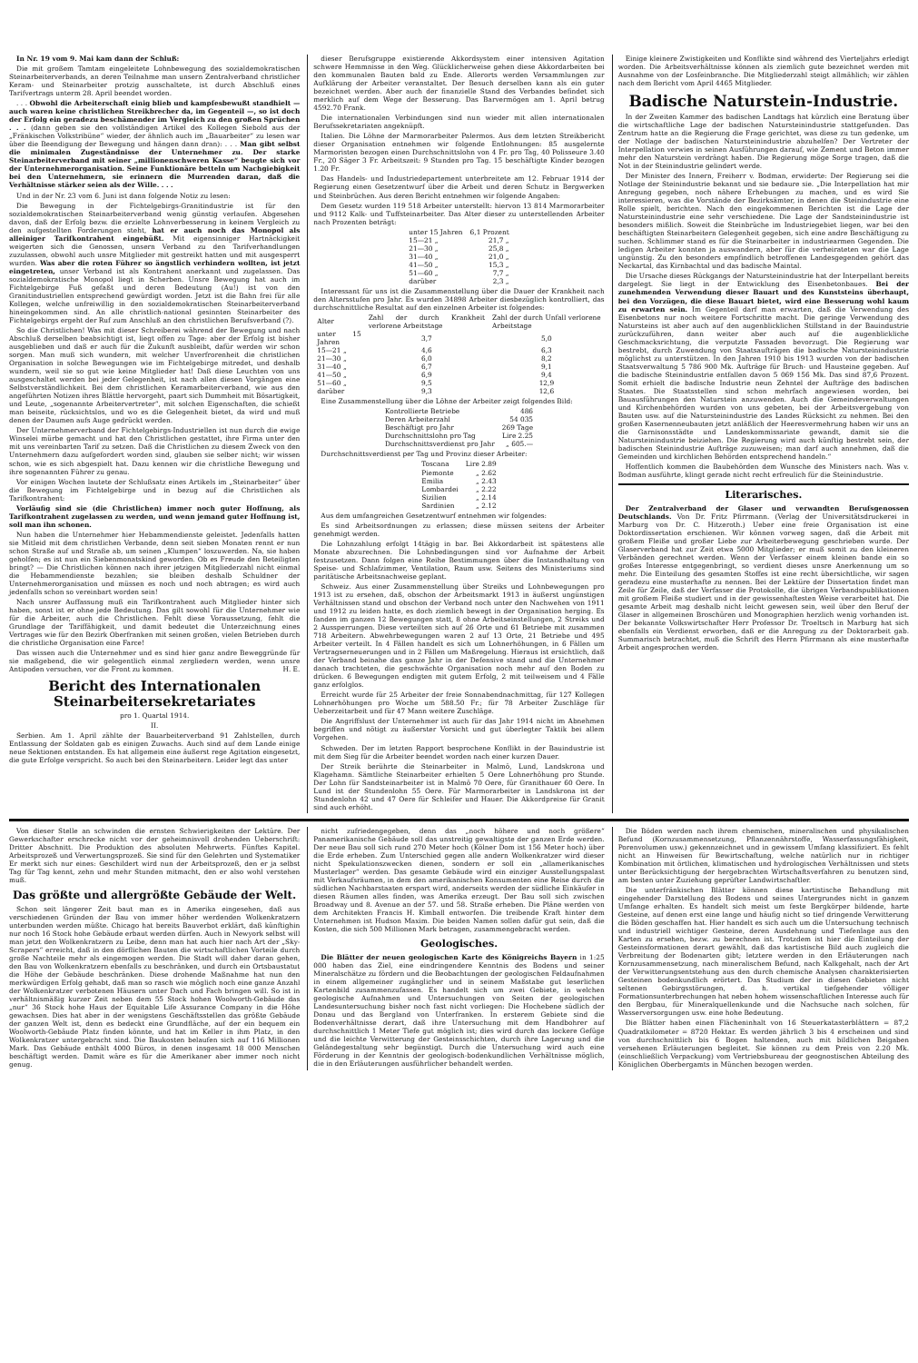In Nr. 19 vom 9. Mai kam dann der Schluß:
Die mit großem Tamtam eingeleitete Lohnbewegung des sozialdemokratischen Steinarbeiterverbands, an deren Teilnahme man unsern Zentralverband christlicher Keram- und Steinarbeiter protzig ausschaltete, ist durch Abschluß eines Tarifvertrags unterm 28. April beendet worden.
. . . Obwohl die Arbeiterschaft einig blieb und kampfesbewußt standhielt — auch waren keine christlichen Streikbrecher da, im Gegenteil —, so ist doch der Erfolg ein geradezu beschämender im Vergleich zu den großen Sprüchen . . . (dann geben sie den vollständigen Artikel des Kollegen Siebold aus der „Fränkischen Volkstribüne“ wieder, der ähnlich auch im „Bauarbeiter“ zu lesen war über die Beendigung der Bewegung und hängen dann dran): . . . Man gibt selbst die minimalen Zugeständnisse der Unternehmer zu. Der starke Steinarbeiterverband mit seiner „millionenschweren Kasse“ beugte sich vor der Unternehmerorganisation. Seine Funktionäre betteln um Nachgiebigkeit bei den Unternehmern, sie erinnern die Murrenden daran, daß die Verhältnisse stärker seien als der Wille. . . .
Und in der Nr. 23 vom 6. Juni ist dann folgende Notiz zu lesen:
Die Bewegung in der Fichtelgebirgs-Granitindustrie ist für den sozialdemokratischen Steinarbeiterverband wenig günstig verlaufen. Abgesehen davon, daß der Erfolg bezw. die erzielte Lohnverbesserung in keinem Vergleich zu den aufgestellten Forderungen steht, hat er auch noch das Monopol als alleiniger Tarifkontrahent eingebüßt. Mit eigensinniger Hartnäckigkeit weigerten sich die Genossen, unsern Verband zu den Tarifverhandlungen zuzulassen, obwohl auch unsre Mitglieder mit gestreikt hatten und mit ausgesperrt wurden. Was aber die roten Führer so ängstlich verhindern wollten, ist jetzt eingetreten, unser Verband ist als Kontrahent anerkannt und zugelassen. Das sozialdemokratische Monopol liegt in Scherben. Unsre Bewegung hat auch im Fichtelgebirge Fuß gefaßt und deren Bedeutung (Au!) ist von den Granitindustriellen entsprechend gewürdigt worden. Jetzt ist die Bahn frei für alle Kollegen, welche unfreiwillig in den sozialdemokratischen Steinarbeiterverband hineingekommen sind. An alle christlich-national gesinnten Steinarbeiter des Fichtelgebirgs ergeht der Ruf zum Anschluß an den christlichen Berufsverband (?).
So die Christlichen! Was mit dieser Schreiberei während der Bewegung und nach Abschluß derselben beabsichtigt ist, liegt offen zu Tage: aber der Erfolg ist bisher ausgeblieben und daß er auch für die Zukunft ausbleibt, dafür werden wir schon sorgen. Man muß sich wundern, mit welcher Unverfrorenheit die christlichen Organisation in solche Bewegungen wie im Fichtelgebirge mitredet, und deshalb wundern, weil sie so gut wie keine Mitglieder hat! Daß diese Leuchten von uns ausgeschaltet werden bei jeder Gelegenheit, ist nach allen diesen Vorgängen eine Selbstverständlichkeit. Bei dem christlichen Keramarbeiterverband, wie aus den angeführten Notizen ihres Blättle hervorgeht, paart sich Dummheit mit Bösartigkeit, und Leute, „sogenannte Arbeitervertreter“, mit solchen Eigenschaften, die schießt man beiseite, rücksichtslos, und wo es die Gelegenheit bietet, da wird und muß denen der Daumen aufs Auge gedrückt werden.
Der Unternehmerverband der Fichtelgebirgs-Industriellen ist nun durch die ewige Winselei mürbe gemacht und hat den Christlichen gestattet, ihre Firma unter den mit uns vereinbarten Tarif zu setzen. Daß die Christlichen zu diesem Zweck von den Unternehmern dazu aufgefordert worden sind, glauben sie selber nicht; wir wissen schon, wie es sich abgespielt hat. Dazu kennen wir die christliche Bewegung und ihre sogenannten Führer zu genau.
Vor einigen Wochen lautete der Schlußsatz eines Artikels im „Steinarbeiter“ über die Bewegung im Fichtelgebirge und in bezug auf die Christlichen als Tarifkontrahent:
Vorläufig sind sie (die Christlichen) immer noch guter Hoffnung, als Tarifkontrahent zugelassen zu werden, und wenn jemand guter Hoffnung ist, soll man ihn schonen.
Nun haben die Unternehmer hier Hebammendienste geleistet. Jedenfalls hatten sie Mitleid mit dem christlichen Verbande, denn seit sieben Monaten rennt er nun schon Straße auf und Straße ab, um seinen „Klumpen“ loszuwerden. Na, sie haben geholfen; es ist nun ein Siebenmonatskind geworden. Ob es Freude den Beteiligten bringt? — Die Christlichen können nach ihrer jetzigen Mitgliederzahl nicht einmal die Hebammendienste bezahlen; sie bleiben deshalb Schuldner der Unternehmerorganisation und müssen es noch und noch abtragen; es wird auch jedenfalls schon so vereinbart worden sein!
Nach unsrer Auffassung muß ein Tarifkontrahent auch Mitglieder hinter sich haben, sonst ist er ohne jede Bedeutung. Das gilt sowohl für die Unternehmer wie für die Arbeiter, auch die Christlichen. Fehlt diese Voraussetzung, fehlt die Grundlage der Tariffähigkeit, und damit bedeutet die Unterzeichnung eines Vertrages wie für den Bezirk Oberfranken mit seinen großen, vielen Betrieben durch die christliche Organisation eine Farce!
Das wissen auch die Unternehmer und es sind hier ganz andre Beweggründe für sie maßgebend, die wir gelegentlich einmal zergliedern werden, wenn unsre Antipoden versuchen, vor die Front zu kommen. H. E.
Bericht des Internationalen Steinarbeitersekretariates
pro 1. Quartal 1914.
II.
Serbien. Am 1. April zählte der Bauarbeiterverband 91 Zahlstellen, durch Entlassung der Soldaten gab es einigen Zuwachs. Auch sind auf dem Lande einige neue Sektionen entstanden. Es hat allgemein eine äußerst rege Agitation eingesetzt, die gute Erfolge verspricht. So auch bei den Steinarbeitern. Leider legt das unter
dieser Berufsgruppe existierende Akkordsystem einer intensiven Agitation schwere Hemmnisse in den Weg. Glücklicherweise gehen diese Akkordarbeiten bei den kommunalen Bauten bald zu Ende. Allerorts werden Versammlungen zur Aufklärung der Arbeiter veranstaltet. Der Besuch derselben kann als ein guter bezeichnet werden. Aber auch der finanzielle Stand des Verbandes befindet sich merklich auf dem Wege der Besserung. Das Barvermögen am 1. April betrug 4592.70 Frank.
Die internationalen Verbindungen sind nun wieder mit allen internationalen Berufssekretariaten angeknüpft.
Italien. Die Löhne der Marmorarbeiter Palermos. Aus dem letzten Streikbericht dieser Organisation entnehmen wir folgende Entlohnungen: 85 ausgelernte Marmoristen bezogen einen Durchschnittslohn von 4 Fr. pro Tag, 40 Polisseure 3.40 Fr., 20 Säger 3 Fr. Arbeitszeit: 9 Stunden pro Tag. 15 beschäftigte Kinder bezogen 1.20 Fr.
Das Handels- und Industriedepartement unterbreitete am 12. Februar 1914 der Regierung einen Gesetzentwurf über die Arbeit und deren Schutz in Bergwerken und Steinbrüchen. Aus deren Bericht entnehmen wir folgende Angaben:
Dem Gesetz wurden 119 518 Arbeiter unterstellt: hiervon 13 814 Marmorarbeiter und 9112 Kalk- und Tuffsteinarbeiter. Das Alter dieser zu unterstellenden Arbeiter nach Prozenten beträgt:
| unter 15 Jahren | 6,1 Prozent |
| 15—21 „ | 21,7 „ |
| 21—30 „ | 25,8 „ |
| 31—40 „ | 21,0 „ |
| 41—50 „ | 15,3 „ |
| 51—60 „ | 7,7 „ |
| darüber | 2,3 „ |
Interessant für uns ist die Zusammenstellung über die Dauer der Krankheit nach den Altersstufen pro Jahr. Es wurden 34898 Arbeiter diesbezüglich kontrolliert, das durchschnittliche Resultat auf den einzelnen Arbeiter ist folgendes:
| Alter | Zahl der durch Krankheit verlorene Arbeitstage | Zahl der durch Unfall verlorene Arbeitstage |
| --- | --- | --- |
| unter 15 Jahren | 3,7 | 5,0 |
| 15—21 „ | 4,6 | 6,3 |
| 21—30 „ | 6,0 | 8,2 |
| 31—40 „ | 6,7 | 9,1 |
| 41—50 „ | 6,9 | 9,4 |
| 51—60 „ | 9,5 | 12,9 |
| darüber | 9,3 | 12,6 |
Eine Zusammenstellung über die Löhne der Arbeiter zeigt folgendes Bild:
| Kontrollierte Betriebe | 486 |
| Deren Arbeiterzahl | 54 035 |
| Beschäftigt pro Jahr | 269 Tage |
| Durchschnittslohn pro Tag | Lire 2.25 |
| Durchschnittsverdienst pro Jahr | „ 605.— |
Durchschnittsverdienst per Tag und Provinz dieser Arbeiter:
| Toscana | Lire 2.89 |
| Piemonte | „ 2.62 |
| Emilia | „ 2.43 |
| Lombardei | „ 2.22 |
| Sizilien | „ 2.14 |
| Sardinien | „ 2.12 |
Aus dem umfangreichen Gesetzentwurf entnehmen wir folgendes:
Es sind Arbeitsordnungen zu erlassen; diese müssen seitens der Arbeiter genehmigt werden.
Die Lohnzahlung erfolgt 14tägig in bar. Bei Akkordarbeit ist spätestens alle Monate abzurechnen. Die Lohnbedingungen sind vor Aufnahme der Arbeit festzusetzen. Dann folgen eine Reihe Bestimmungen über die Instandhaltung von Speise- und Schlafzimmer, Ventilation, Raum usw. Seitens des Ministeriums sind paritätische Arbeitsnachweise geplant.
Schweiz. Aus einer Zusammenstellung über Streiks und Lohnbewegungen pro 1913 ist zu ersehen, daß, obschon der Arbeitsmarkt 1913 in äußerst ungünstigen Verhältnissen stand und obschon der Verband noch unter den Nachwehen von 1911 und 1912 zu leiden hatte, es doch ziemlich bewegt in der Organisation herging. Es fanden im ganzen 12 Bewegungen statt, 8 ohne Arbeitseinstellungen, 2 Streiks und 2 Aussperrungen. Diese verteilten sich auf 26 Orte und 61 Betriebe mit zusammen 718 Arbeitern. Abwehrbewegungen waren 2 auf 13 Orte, 21 Betriebe und 495 Arbeiter verteilt. In 4 Fällen handelt es sich um Lohnerhöhungen, in 6 Fällen um Vertragserneuerungen und in 2 Fällen um Maßregelung. Hieraus ist ersichtlich, daß der Verband beinahe das ganze Jahr in der Defensive stand und die Unternehmer danach trachteten, die geschwächte Organisation noch mehr auf den Boden zu drücken. 6 Bewegungen endigten mit gutem Erfolg, 2 mit teilweisem und 4 Fälle ganz erfolglos.
Erreicht wurde für 25 Arbeiter der freie Sonnabendnachmittag, für 127 Kollegen Lohnerhöhungen pro Woche um 588.50 Fr.; für 78 Arbeiter Zuschläge für Ueberzeitarbeit und für 47 Mann weitere Zuschläge.
Die Angriffslust der Unternehmer ist auch für das Jahr 1914 nicht im Abnehmen begriffen und nötigt zu äußerster Vorsicht und gut überlegter Taktik bei allem Vorgehen.
Schweden. Der im letzten Rapport besprochene Konflikt in der Bauindustrie ist mit dem Sieg für die Arbeiter beendet worden nach einer kurzen Dauer.
Der Streik berührte die Steinarbeiter in Malmö, Lund, Landskrona und Klagehamn. Sämtliche Steinarbeiter erhielten 5 Oere Lohnerhöhung pro Stunde. Der Lohn für Sandsteinarbeiter ist in Malmö 70 Oere, für Granithauer 60 Oere. In Lund ist der Stundenlohn 55 Oere. Für Marmorarbeiter in Landskrona ist der Stundenlohn 42 und 47 Oere für Schleifer und Hauer. Die Akkordpreise für Granit sind auch erhöht.
Einige kleinere Zwistigkeiten und Konflikte sind während des Vierteljahrs erledigt worden. Die Arbeitsverhältnisse können als ziemlich gute bezeichnet werden mit Ausnahme von der Losfeinbranche. Die Mitgliederzahl steigt allmählich; wir zählen nach dem Bericht vom April 4465 Mitglieder.
Badische Naturstein-Industrie.
In der Zweiten Kammer des badischen Landtags hat kürzlich eine Beratung über die wirtschaftliche Lage der badischen Natursteinindustrie stattgefunden. Das Zentrum hatte an die Regierung die Frage gerichtet, was diese zu tun gedenke, um der Notlage der badischen Natursteinindustrie abzuhelfen? Der Vertreter der Interpellation verwies in seinen Ausführungen darauf, wie Zement und Beton immer mehr den Naturstein verdrängt haben. Die Regierung möge Sorge tragen, daß die Not in der Steinindustrie gelindert werde.
Der Minister des Innern, Freiherr v. Bodman, erwiderte: Der Regierung sei die Notlage der Steinindustrie bekannt und sie bedaure sie. „Die Interpellation hat mir Anregung gegeben, noch nähere Erhebungen zu machen, und es wird Sie interessieren, was die Vorstände der Bezirksämter, in denen die Steinindustrie eine Rolle spielt, berichten. Nach den eingekommenen Berichten ist die Lage der Natursteinindustrie eine sehr verschiedene. Die Lage der Sandsteinindustrie ist besonders mißlich. Soweit die Steinbrüche im Industriegebiet liegen, war bei den beschäftigten Steinarbeitern Gelegenheit gegeben, sich eine andre Beschäftigung zu suchen. Schlimmer stand es für die Steinarbeiter in industriearmen Gegenden. Die ledigen Arbeiter konnten ja auswandern, aber für die verheirateten war die Lage ungünstig. Zu den besonders empfindlich betroffenen Landesgegenden gehört das Neckartal, das Kirnbachtal und das badische Maintal.
Die Ursache dieses Rückgangs der Natursteinindustrie hat der Interpellant bereits dargelegt. Sie liegt in der Entwicklung des Eisenbetonbaues. Bei der zunehmenden Verwendung dieser Bauart und des Kunststeins überhaupt, bei den Vorzügen, die diese Bauart bietet, wird eine Besserung wohl kaum zu erwarten sein. Im Gegenteil darf man erwarten, daß die Verwendung des Eisenbetons nur noch weitere Fortschritte macht. Die geringe Verwendung des Natursteins ist aber auch auf den augenblicklichen Stillstand in der Bauindustrie zurückzuführen, dann weiter aber auch auf die augenblickliche Geschmacksrichtung, die verputzte Fassaden bevorzugt. Die Regierung war bestrebt, durch Zuwendung von Staatsaufträgen die badische Natursteinindustrie möglichst zu unterstützen. In den Jahren 1910 bis 1913 wurden von der badischen Staatsverwaltung 5 786 900 Mk. Aufträge für Bruch- und Hausteine gegeben. Auf die badische Steinindustrie entfallen davon 5 069 156 Mk. Das sind 87,6 Prozent. Somit erhielt die badische Industrie neun Zehntel der Aufträge des badischen Staates. Die Staatsstellen sind schon mehrfach angewiesen worden, bei Bauausführungen den Naturstein anzuwenden. Auch die Gemeindeverwaltungen und Kirchenbehörden wurden von uns gebeten, bei der Arbeitsvergebung von Bauten usw. auf die Natursteinindustrie des Landes Rücksicht zu nehmen. Bei den großen Kasernenneubauten jetzt anläßlich der Heeresvermehrung haben wir uns an die Garnisonsstädte und Landeskommissariate gewandt, damit sie die Natursteinindustrie beiziehen. Die Regierung wird auch künftig bestrebt sein, der badischen Steinindustrie Aufträge zuzuweisen; man darf auch annehmen, daß die Gemeinden und kirchlichen Behörden entsprechend handeln.“
Hoffentlich kommen die Baubehörden dem Wunsche des Ministers nach. Was v. Bodman ausführte, klingt gerade nicht recht erfreulich für die Steinindustrie.
Literarisches.
Der Zentralverband der Glaser und verwandten Berufsgenossen Deutschlands. Von Dr. Fritz Pfirrmann. (Verlag der Universitätsdruckerei in Marburg von Dr. C. Hitzeroth.) Ueber eine freie Organisation ist eine Doktordissertation erschienen. Wir können vorweg sagen, daß die Arbeit mit großem Fleiße und großer Liebe zur Arbeiterbewegung geschrieben wurde. Der Glaserverband hat zur Zeit etwa 5000 Mitglieder; er muß somit zu den kleineren Verbänden gerechnet werden. Wenn der Verfasser einem kleinen bande ein so großes Interesse entgegenbringt, so verdient dieses unsre Anerkennung um so mehr. Die Einteilung des gesamten Stoffes ist eine recht übersichtliche, wir sagen geradezu eine musterhafte zu nennen. Bei der Lektüre der Dissertation findet man Zeile für Zeile, daß der Verfasser die Protokolle, die übrigen Verbandspublikationen mit großem Fleiße studiert und in der gewissenhaftesten Weise verarbeitet hat. Die gesamte Arbeit mag deshalb nicht leicht gewesen sein, weil über den Beruf der Glaser in allgemeinen Broschüren und Monographien herzlich wenig vorhanden ist. Der bekannte Volkswirtschafter Herr Professor Dr. Troeltsch in Marburg hat sich ebenfalls ein Verdienst erworben, daß er die Anregung zu der Doktorarbeit gab. Summarisch betrachtet, muß die Schrift des Herrn Pfirrmann als eine musterhafte Arbeit angesprochen werden.
Von dieser Stelle an schwinden die ernsten Schwierigkeiten der Lektüre. Der Gewerkschafter erschrecke nicht vor der geheimnisvoll drohenden Ueberschrift: Dritter Abschnitt. Die Produktion des absoluten Mehrwerts. Fünftes Kapitel. Arbeitsprozeß und Verwertungsprozeß. Sie sind für den Gelehrten und Systematiker Er merkt sich nur eines: Geschildert wird nun der Arbeitsprozeß, den er ja selbst Tag für Tag kennt, zehn und mehr Stunden mitmacht, den er also wohl verstehen muß.
Das größte und allergrößte Gebäude der Welt.
Schon seit längerer Zeit baut man es in Amerika eingesehen, daß aus verschiedenen Gründen der Bau von immer höher werdenden Wolkenkratzern unterbunden werden müßte. Chicago hat bereits Bauverbot erklärt, daß künftighin nur noch 16 Stock hohe Gebäude erbaut werden dürfen. Auch in Newyork selbst will man jetzt den Wolkenkratzern zu Leibe, denn man hat auch hier nach Art der „Sky-Scrapers“ erreicht, daß in den dörflichen Bauten die wirtschaftlichen Vorteile durch große Nachteile mehr als eingemogen werden. Die Stadt will daher daran gehen, den Bau von Wolkenkratzern ebenfalls zu beschränken, und durch ein Ortsbaustatut die Höhe der Gebäude beschränken. Diese drohende Maßnahme hat nun den merkwürdigen Erfolg gehabt, daß man so rasch wie möglich noch eine ganze Anzahl der Wolkenkratzer verbotenen Häusern unter Dach und Fach bringen will. So ist in verhältnismäßig kurzer Zeit neben dem 55 Stock hohen Woolworth-Gebäude das „nur“ 36 Stock hohe Haus der Equitable Life Assurance Company in die Höhe gewachsen. Dies hat aber in der wenigstens Geschäftsstellen das größte Gebäude der ganzen Welt ist, denn es bedeckt eine Grundfläche, auf der ein bequem ein Woolworth-Gebäude Platz finden könnte, und hat im Keller in ihm Platz, in den Wolkenkratzer untergebracht sind. Die Baukosten belaufen sich auf 116 Millionen Mark. Das Gebäude enthält 4000 Büros, in denen insgesamt 18 000 Menschen beschäftigt werden. Damit wäre es für die Amerikaner aber immer noch nicht genug.
nicht zufriedengegeben, denn das „noch höhere und noch größere“ Panamerikanische Gebäude soll das unstreitig gewaltigste der ganzen Erde werden. Der neue Bau soll sich rund 270 Meter hoch (Kölner Dom ist 156 Meter hoch) über die Erde erheben. Zum Unterschied gegen alle andern Wolkenkratzer wird dieser nicht Spekulationszwecken dienen, sondern er soll ein „allamerikanisches Musterlager“ werden. Das gesamte Gebäude wird ein einziger Ausstellungspalast mit Verkaufsräumen, in dem den amerikanischen Konsumenten eine Reise durch die südlichen Nachbarstaaten erspart wird, anderseits werden der südliche Einkäufer in diesen Räumen alles finden, was Amerika erzeugt. Der Bau soll sich zwischen Broadway und 8. Avenue an der 57. und 58. Straße erheben. Die Pläne werden von dem Architekten Francis H. Kimball entworfen. Die treibende Kraft hinter dem Unternehmen ist Hudson Maxim. Die beiden Namen sollen dafür gut sein, daß die Kosten, die sich 500 Millionen Mark betragen, zusammengebracht werden.
Geologisches.
Die Blätter der neuen geologischen Karte des Königreichs Bayern in 1:25 000 haben das Ziel, eine eindringendere Kenntnis des Bodens und seiner Mineralschätze zu fördern und die Beobachtungen der geologischen Feldaufnahmen in einem allgemeiner zugänglicher und in seinem Maßstabe gut leserlichen Kartenbild zusammenzufassen. Es handelt sich um zwei Gebiete, in welchen geologische Aufnahmen und Untersuchungen von Seiten der geologischen Landesuntersuchung bisher noch fast nicht vorliegen: Die Hochebene südlich der Donau und das Bergland von Unterfranken. In ersterem Gebiete sind die Bodenverhältnisse derart, daß ihre Untersuchung mit dem Handbohrer auf durchschnittlich 1 Meter Tiefe gut möglich ist; dies wird durch das lockere Gefüge und die leichte Verwitterung der Gesteinsschichten, durch ihre Lagerung und die Geländegestaltung sehr begünstigt. Durch die Untersuchung wird auch eine Förderung in der Kenntnis der geologisch-bodenkundlichen Verhältnisse möglich, die in den Erläuterungen ausführlicher behandelt werden.
Die Böden werden nach ihrem chemischen, mineralischen und physikalischen Befund (Kornzusammensetzung, Pflanzennährstoffe, Wasserfassungsfähigkeit, Porenvolumen usw.) gekennzeichnet und in gewissem Umfang klassifiziert. Es fehlt nicht an Hinweisen für Bewirtschaftung, welche natürlich nur in richtiger Kombination mit örtlichen, klimatischen und hydrologischen Verhältnissen und stets unter Berücksichtigung der hergebrachten Wirtschaftsverfahren zu benutzen sind, am besten unter Zuziehung geprüfter Landwirtschaftler.
Die unterfränkischen Blätter können diese kartistische Behandlung mit eingehender Darstellung des Bodens und seines Untergrundes nicht in ganzem Umfange erhalten. Es handelt sich meist um feste Bergkörper bildende, harte Gesteine, auf denen erst eine lange und häufig nicht so tief dringende Verwitterung die Böden geschaffen hat. Hier handelt es sich auch um die Untersuchung technisch und industriell wichtiger Gesteine, deren Ausdehnung und Tiefenlage aus den Karten zu ersehen, bezw. zu berechnen ist. Trotzdem ist hier die Einteilung der Gesteinsformationen derart gewählt, daß das kartistische Bild auch zugleich die Verbreitung der Bodenarten gibt; letztere werden in den Erläuterungen nach Kornzusammensetzung, nach mineralischem Befund, nach Kalkgehalt, nach der Art der Verwitterungsentstehung aus den durch chemische Analysen charakterisierten Gesteinen bodenkundlich erörtert. Das Studium der in diesen Gebieten nicht seltenen Gebirgsstörungen, d. h. vertikal tiefgehender völliger Formationsunterbrechungen hat neben hohem wissenschaftlichen Interesse auch für den Bergbau, für Mineralquellenkunde und die Nachsuche nach solchen, für Wasserversorgungen usw. eine hohe Bedeutung.
Die Blätter haben einen Flächeninhalt von 16 Steuerkatasterblättern = 87,2 Quadratkilometer = 8720 Hektar. Es werden jährlich 3 bis 4 erscheinen und sind von durchschnittlich bis 6 Bogen haltenden, auch mit bildlichen Beigaben versehenen Erläuterungen begleitet. Sie können zu dem Preis von 2.20 Mk. (einschließlich Verpackung) vom Vertriebsbureau der geognostischen Abteilung des Königlichen Oberbergamts in München bezogen werden.